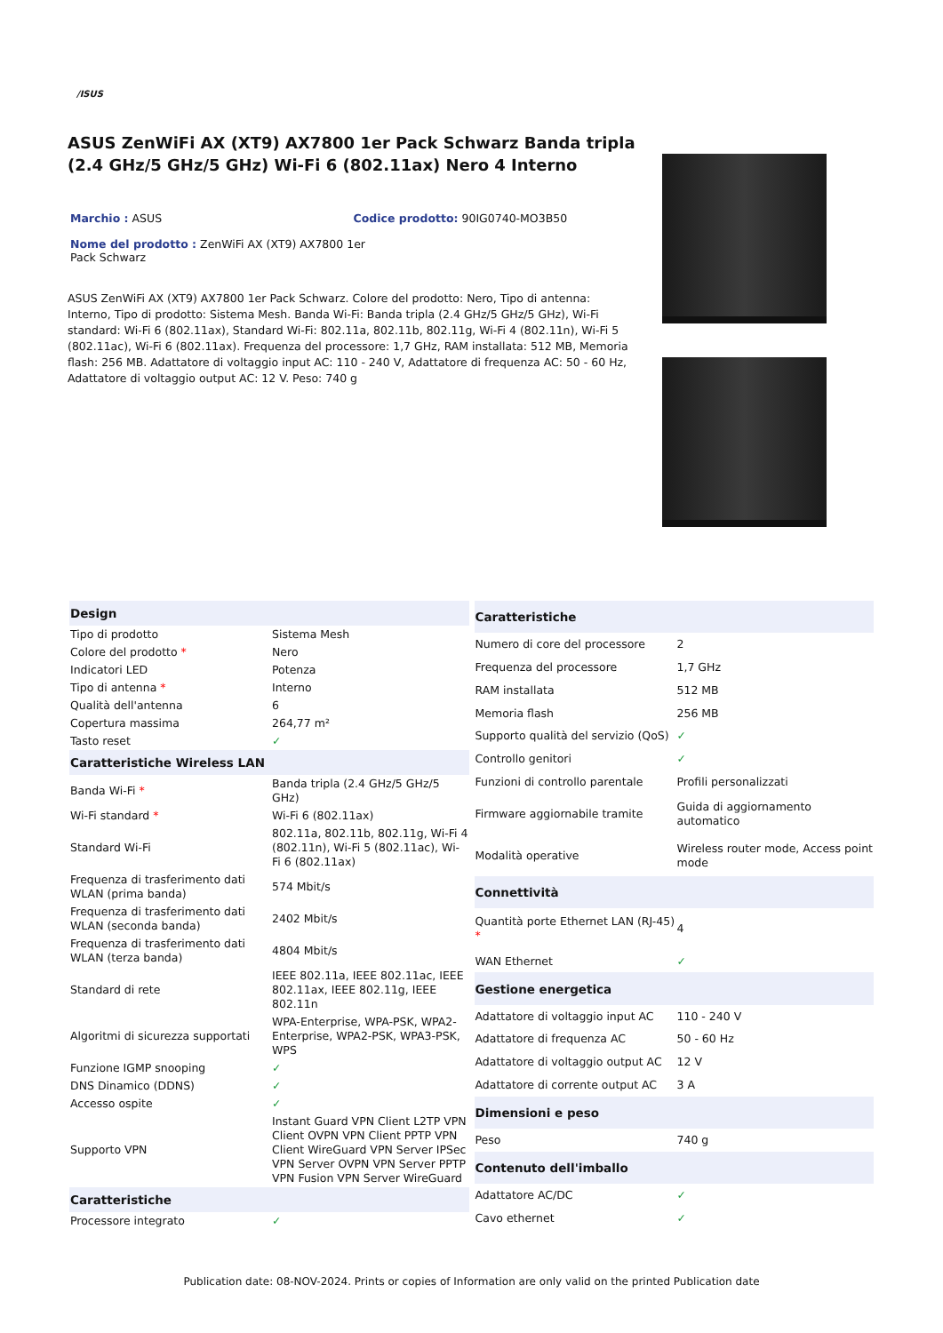/ISUS
ASUS ZenWiFi AX (XT9) AX7800 1er Pack Schwarz Banda tripla (2.4 GHz/5 GHz/5 GHz) Wi-Fi 6 (802.11ax) Nero 4 Interno
Marchio : ASUS Codice prodotto: 90IG0740-MO3B50
Nome del prodotto : ZenWiFi AX (XT9) AX7800 1er Pack Schwarz
ASUS ZenWiFi AX (XT9) AX7800 1er Pack Schwarz. Colore del prodotto: Nero, Tipo di antenna: Interno, Tipo di prodotto: Sistema Mesh. Banda Wi-Fi: Banda tripla (2.4 GHz/5 GHz/5 GHz), Wi-Fi standard: Wi-Fi 6 (802.11ax), Standard Wi-Fi: 802.11a, 802.11b, 802.11g, Wi-Fi 4 (802.11n), Wi-Fi 5 (802.11ac), Wi-Fi 6 (802.11ax). Frequenza del processore: 1,7 GHz, RAM installata: 512 MB, Memoria flash: 256 MB. Adattatore di voltaggio input AC: 110 - 240 V, Adattatore di frequenza AC: 50 - 60 Hz, Adattatore di voltaggio output AC: 12 V. Peso: 740 g
| Design | |
| --- | --- |
| Tipo di prodotto | Sistema Mesh |
| Colore del prodotto * | Nero |
| Indicatori LED | Potenza |
| Tipo di antenna * | Interno |
| Qualità dell'antenna | 6 |
| Copertura massima | 264,77 m² |
| Tasto reset | ✓ |
| Caratteristiche Wireless LAN | |
| Banda Wi-Fi * | Banda tripla (2.4 GHz/5 GHz/5 GHz) |
| Wi-Fi standard * | Wi-Fi 6 (802.11ax) |
| Standard Wi-Fi | 802.11a, 802.11b, 802.11g, Wi-Fi 4 (802.11n), Wi-Fi 5 (802.11ac), Wi-Fi 6 (802.11ax) |
| Frequenza di trasferimento dati WLAN (prima banda) | 574 Mbit/s |
| Frequenza di trasferimento dati WLAN (seconda banda) | 2402 Mbit/s |
| Frequenza di trasferimento dati WLAN (terza banda) | 4804 Mbit/s |
| Standard di rete | IEEE 802.11a, IEEE 802.11ac, IEEE 802.11ax, IEEE 802.11g, IEEE 802.11n |
| Algoritmi di sicurezza supportati | WPA-Enterprise, WPA-PSK, WPA2-Enterprise, WPA2-PSK, WPA3-PSK, WPS |
| Funzione IGMP snooping | ✓ |
| DNS Dinamico (DDNS) | ✓ |
| Accesso ospite | ✓ |
| Supporto VPN | Instant Guard VPN Client L2TP VPN Client OVPN VPN Client PPTP VPN Client WireGuard VPN Server IPSec VPN Server OVPN VPN Server PPTP VPN Fusion VPN Server WireGuard |
| Caratteristiche | |
| Processore integrato | ✓ |
| Caratteristiche | |
| --- | --- |
| Numero di core del processore | 2 |
| Frequenza del processore | 1,7 GHz |
| RAM installata | 512 MB |
| Memoria flash | 256 MB |
| Supporto qualità del servizio (QoS) | ✓ |
| Controllo genitori | ✓ |
| Funzioni di controllo parentale | Profili personalizzati |
| Firmware aggiornabile tramite | Guida di aggiornamento automatico |
| Modalità operative | Wireless router mode, Access point mode |
| Connettività | |
| Quantità porte Ethernet LAN (RJ-45) * | 4 |
| WAN Ethernet | ✓ |
| Gestione energetica | |
| Adattatore di voltaggio input AC | 110 - 240 V |
| Adattatore di frequenza AC | 50 - 60 Hz |
| Adattatore di voltaggio output AC | 12 V |
| Adattatore di corrente output AC | 3 A |
| Dimensioni e peso | |
| Peso | 740 g |
| Contenuto dell'imballo | |
| Adattatore AC/DC | ✓ |
| Cavo ethernet | ✓ |
Publication date: 08-NOV-2024. Prints or copies of Information are only valid on the printed Publication date